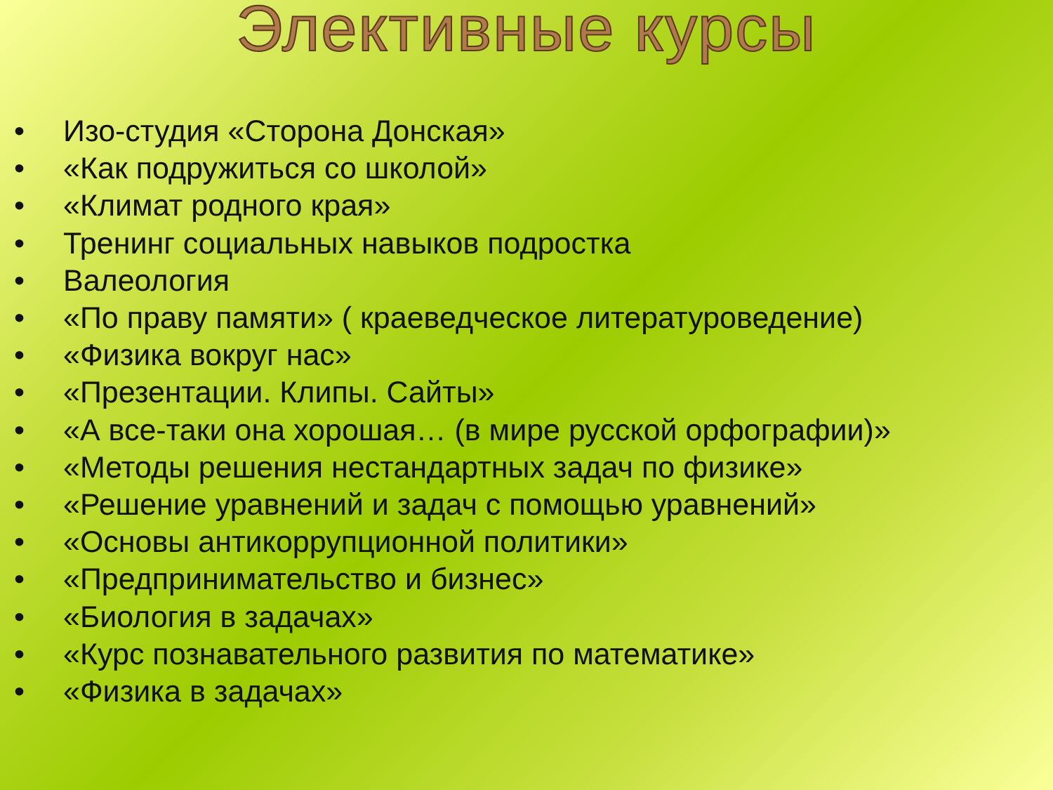Элективные курсы
• Изо-студия «Сторона Донская»
• «Как подружиться со школой»
• «Климат родного края»
• Тренинг социальных навыков подростка
• Валеология
• «По праву памяти» ( краеведческое литературоведение)
• «Физика вокруг нас»
• «Презентации. Клипы. Сайты»
• «А все-таки она хорошая… (в мире русской орфографии)»
• «Методы решения нестандартных задач по физике»
• «Решение уравнений и задач с помощью уравнений»
• «Основы антикоррупционной политики»
• «Предпринимательство и бизнес»
• «Биология в задачах»
• «Курс познавательного развития по математике»
• «Физика в задачах»